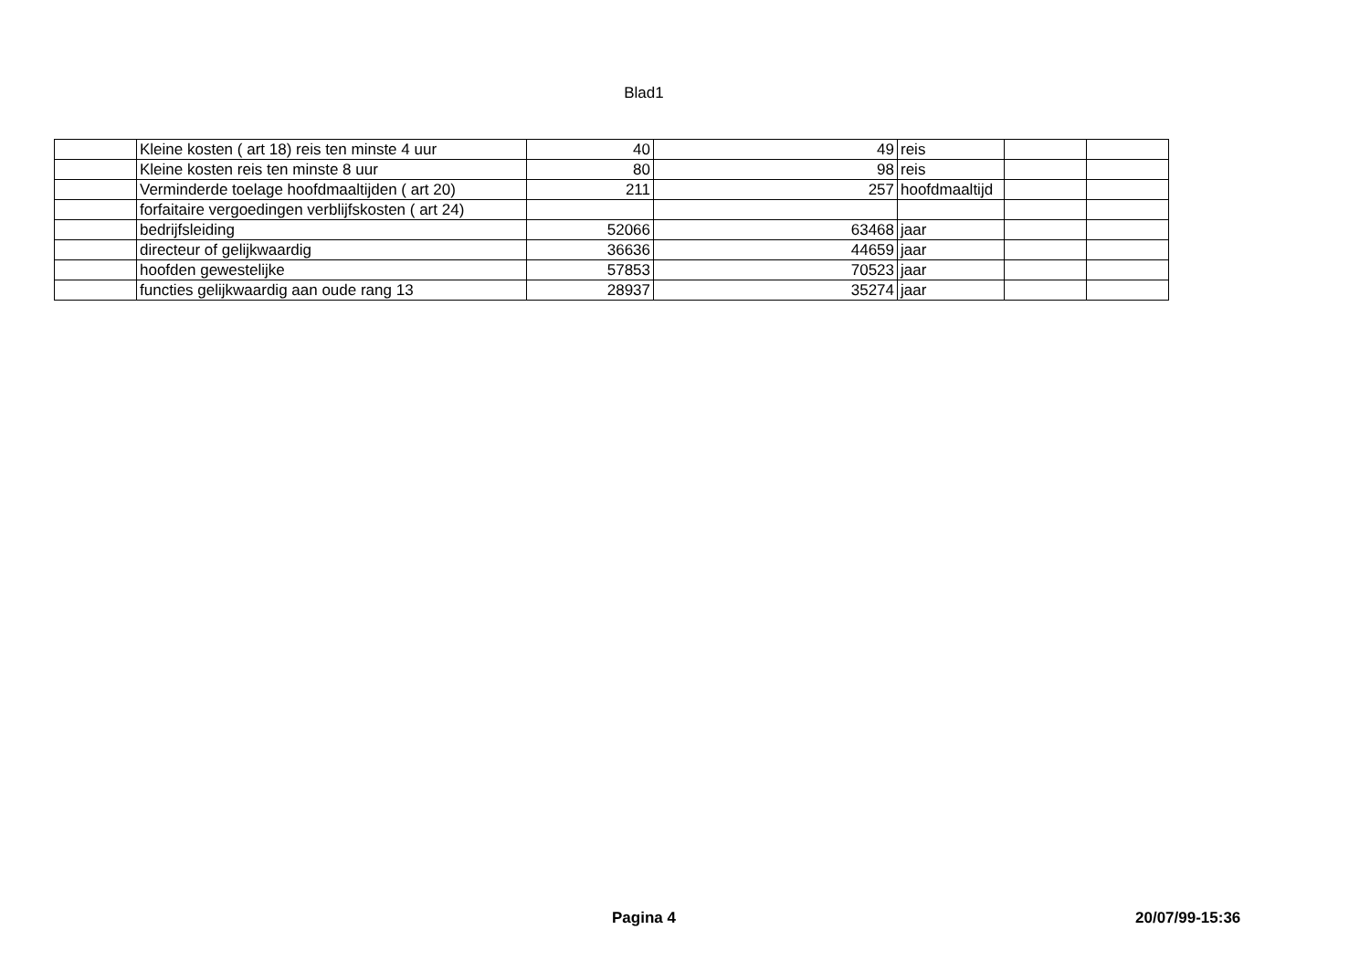Blad1
| | Kleine kosten ( art 18) reis ten minste 4 uur | 40 | 49 | reis | | |
| | Kleine kosten reis ten minste 8 uur | 80 | 98 | reis | | |
| | Verminderde toelage hoofdmaaltijden ( art 20) | 211 | 257 | hoofdmaaltijd | | |
| | forfaitaire vergoedingen verblijfskosten ( art 24) | | | | | |
| | bedrijfsleiding | 52066 | 63468 | jaar | | |
| | directeur of gelijkwaardig | 36636 | 44659 | jaar | | |
| | hoofden gewestelijke | 57853 | 70523 | jaar | | |
| | functies gelijkwaardig aan oude rang 13 | 28937 | 35274 | jaar | | |
Pagina 4 20/07/99-15:36